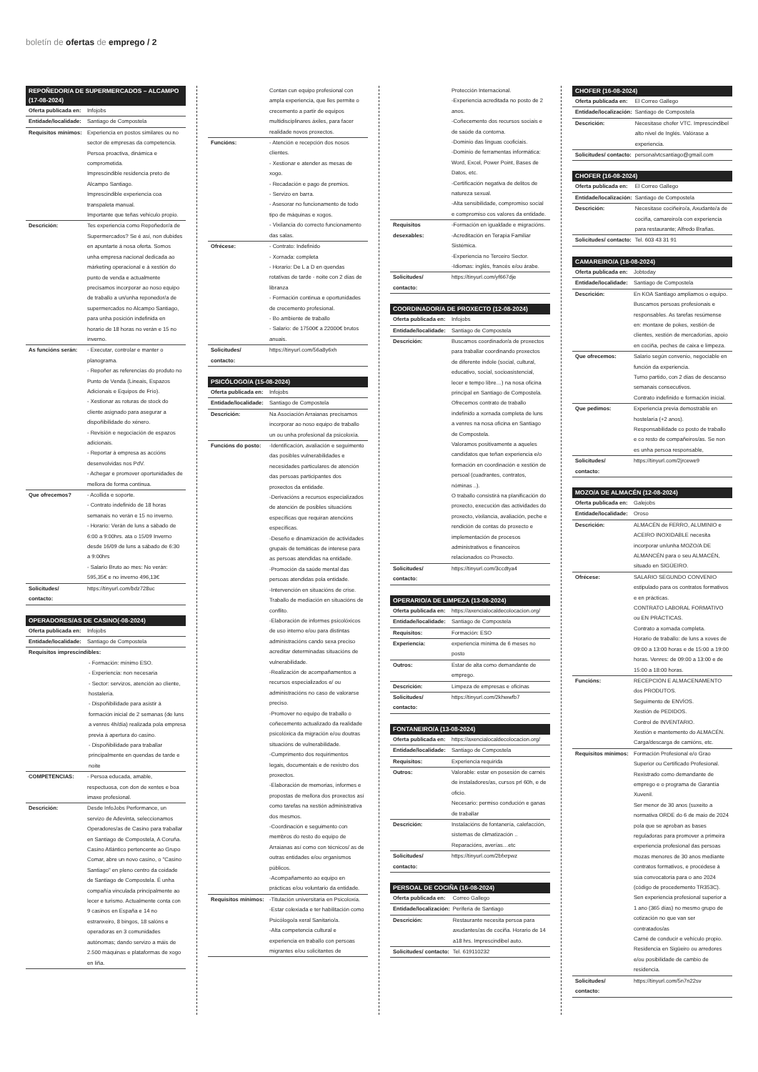boletín de ofertas de emprego / 2
REPOÑEDOR/A DE SUPERMERCADOS – ALCAMPO (17-08-2024)
| Oferta publicada en: | Infojobs |
| Entidade/localidade: | Santiago de Compostela |
| Requisitos mínimos: | Experiencia en postos similares ou no sector de empresas da competencia. Persoa proactiva, dinámica e comprometida. Imprescindible residencia preto de Alcampo Santiago. Imprescindible experiencia coa transpaleta manual. Importante que teñas vehículo propio. |
| Descrición: | Tes experiencia como Repoñedor/a de Supermercados? Se é así, non dubides en apuntarte á nosa oferta. Somos unha empresa nacional dedicada ao márketing operacional e á xestión do punto de venda e actualmente precisamos incorporar ao noso equipo de traballo a un/unha reponedor/a de supermercados no Alcampo Santiago, para unha posición indefinida en horario de 18 horas no verán e 15 no inverno. |
| As funcións serán: | - Executar, controlar e manter o planograma. - Repoñer as referencias do produto no Punto de Venda (Lineais, Espazos Adicionais e Equipos de Frío). - Xestionar as roturas de stock do cliente asignado para asegurar a dispoñibilidade do xénero. - Revisión e negociación de espazos adicionais. - Reportar á empresa as accións desenvolvidas nos PdV. - Achegar e promover oportunidades de mellora de forma continua. |
| Que ofrecemos? | - Acollida e soporte. - Contrato indefinido de 18 horas semanais no verán e 15 no inverno. - Horario: Verán de luns a sábado de 6:00 a 9:00hrs. ata o 15/09 Inverno desde 16/09 de luns a sábado de 6:30 a 9:00hrs - Salario Bruto ao mes: No verán: 595,35€ e no inverno 496,13€ |
| Solicitudes/ contacto: | https://tinyurl.com/bdz728uc |
OPERADORES/AS DE CASINO(-08-2024)
| Oferta publicada en: | Infojobs |
| Entidade/localidade: | Santiago de Compostela |
| Requisitos imprescindibles: - Formación: mínimo ESO. - Experiencia: non necesaria - Sector: servizos, atención ao cliente, hostalería. - Dispoñibilidade para asistir á formación inicial de 2 semanas (de luns a venres 4h/día) realizada pola empresa previa á apertura do casino. - Dispoñibilidade para traballar principalmente en quendas de tarde e noite | |
| COMPETENCIAS: | - Persoa educada, amable, respectuosa, con don de xentes e boa imaxe profesional. |
| Descrición: | Desde InfoJobs Performance, un servizo de Adevinta, seleccionamos Operadores/as de Casino para traballar en Santiago de Compostela, A Coruña. Casino Atlántico pertencente ao Grupo Comar, abre un novo casino, o "Casino Santiago" en pleno centro da coidade de Santiago de Compostela. É unha compañía vinculada principalmente ao lecer e turismo. Actualmente conta con 9 casinos en España e 14 no estranxeiro, 8 bingos, 18 salóns e operadoras en 3 comunidades autónomas; dando servizo a máis de 2.500 máquinas e plataformas de xogo en liña. |
| | Contan cun equipo profesional con ampla experiencia, que lles permite o crecemento a partir de equipos multidisciplinares áxiles, para facer realidade novos proxectos. |
| Funcións: | - Atención e recepción dos nosos clientes. - Xestionar e atender as mesas de xogo. - Recadación e pago de premios. - Servizo en barra. - Asesorar no funcionamento de todo tipo de máquinas e xogos. - Vixilancia do correcto funcionamento das salas. |
| Ofrécese: | - Contrato: Indefinido - Xornada: completa - Horario: De L a D en quendas rotativas de tarde - noite con 2 días de libranza - Formación continua e oportunidades de crecemento profesional. - Bo ambiente de traballo - Salario: de 17500€ a 22000€ brutos anuais. |
| Solicitudes/ contacto: | https://tinyurl.com/56a8y6xh |
PSICÓLOGO/A (15-08-2024)
| Oferta publicada en: | Infojobs |
| Entidade/localidade: | Santiago de Compostela |
| Descrición: | Na Asociación Arraianas precisamos incorporar ao noso equipo de traballo un ou unha profesional da psicoloxía. |
| Funcións do posto: | -Identificación, avaliación e seguimento das posibles vulnerabilidades e necesidades particulares de atención das persoas participantes dos proxectos da entidade. -Derivacións a recursos especializados de atención de posibles situacións específicas que requiran atencións específicas. -Deseño e dinamización de actividades grupais de temáticas de interese para as persoas atendidas na entidade. -Promoción da saúde mental das persoas atendidas pola entidade. -Intervención en situacións de crise. Traballo de mediación en situacións de conflito. -Elaboración de informes psicolóxicos de uso interno e/ou para distintas administracións cando sexa preciso acreditar determinadas situacións de vulnerabilidade. -Realización de acompañamentos a recursos especializados e/ ou administracións no caso de valorarse preciso. -Promover no equipo de traballo o coñecemento actualizado da realidade psicolóxica da migración e/ou doutras situacións de vulnerabilidade. -Cumprimento dos requirimentos legais, documentais e de rexistro dos proxectos. -Elaboración de memorias, informes e propostas de mellora dos proxectos así como tarefas na xestión administrativa dos mesmos. -Coordinación e seguimento con membros do resto do equipo de Arraianas así como con técnicos/ as de outras entidades e/ou organismos públicos. -Acompañamento ao equipo en prácticas e/ou voluntario da entidade. |
| Requisitos mínimos: | -Titulación universitaria en Psicoloxía. -Estar colexiada e ter habilitación como Psicólogo/a xeral Sanitario/a. -Alta competencia cultural e experiencia en traballo con persoas migrantes e/ou solicitantes de |
| | Protección Internacional. -Experiencia acreditada no posto de 2 anos. -Coñecemento dos recursos sociais e de saúde da contorna. -Dominio das linguas cooficiais. -Dominio de ferramentas informática: Word, Excel, Power Point, Bases de Datos, etc. -Certificación negativa de delitos de natureza sexual. -Alta sensibilidade, compromiso social e compromiso cos valores da entidade. |
| Requisitos desexables: | -Formación en igualdade e migracións. -Acreditación en Terapia Familiar Sistémica. -Experiencia no Terceiro Sector. -Idiomas: inglés, francés e/ou árabe. |
| Solicitudes/ contacto: | https://tinyurl.com/yf667dje |
COORDINADOR/A DE PROXECTO (12-08-2024)
| Oferta publicada en: | Infojobs |
| Entidade/localidade: | Santiago de Compostela |
| Descrición: | Buscamos coordinador/a de proxectos para traballar coordinando proxectos de diferente índole (social, cultural, educativo, social, socioasistencial, lecer e tempo libre…) na nosa oficina principal en Santiago de Compostela. Ofrecemos contrato de traballo indefinido a xornada completa de luns a venres na nosa oficina en Santiago de Compostela. Valoramos positivamente a aqueles candidatos que teñan experiencia e/o formación en coordinación e xestión de persoal (cuadrantes, contratos, nóminas ..). O traballo consistirá na planificación do proxecto, execución das actividades do proxecto, vixilancia, avaliación, peche e rendición de contas do proxecto e implementación de procesos administrativos e financeiros relacionados co Proxecto. |
| Solicitudes/ contacto: | https://tinyurl.com/3ccdtya4 |
OPERARIO/A DE LIMPEZA (13-08-2024)
| Oferta publicada en: | https://axencialocaldecolocacion.org/ |
| Entidade/localidade: | Santiago de Compostela |
| Requisitos: | Formación: ESO |
| Experiencia: | experiencia mínima de 6 meses no posto |
| Outros: | Estar de alta como demandante de emprego. |
| Descrición: | Limpeza de empresas e oficinas |
| Solicitudes/ contacto: | https://tinyurl.com/2khwwfb7 |
FONTANEIRO/A (13-08-2024)
| Oferta publicada en: | https://axencialocaldecolocacion.org/ |
| Entidade/localidade: | Santiago de Compostela |
| Requisitos: | Experiencia requirida |
| Outros: | Valorable: estar en posesión de carnés de instaladores/as, cursos prl 60h, e de oficio. Necesario: permiso condución e ganas de traballar |
| Descrición: | Instalacións de fontanería, calefacción, sistemas de climatización .. Reparacións, averías…etc |
| Solicitudes/ contacto: | https://tinyurl.com/2bfxrpwz |
PERSOAL DE COCIÑA (16-08-2024)
| Oferta publicada en: | Correo Gallego |
| Entidade/localización: | Periferia de Santiago |
| Descrición: | Restaurante necesita persoa para axudantes/as de cociña. Horario de 14 a18 hrs. Imprescindibel auto. |
| Solicitudes/ contacto: | Tel. 619110232 |
CHOFER (16-08-2024)
| Oferta publicada en: | El Correo Gallego |
| Entidade/localización: | Santiago de Compostela |
| Descrición: | Necesitase chofer VTC. Imprescindibel alto nivel de Inglés. Valórase a experiencia. |
| Solicitudes/ contacto: | personalvtcsantiago@gmail.com |
CHOFER (16-08-2024)
| Oferta publicada en: | El Correo Gallego |
| Entidade/localización: | Santiago de Compostela |
| Descrición: | Necesitase cociñeiro/a, Axudante/a de cociña, camareiro/a con experiencia para restaurante; Alfredo Brañas. |
| Solicitudes/ contacto: | Tel. 603 43 31 91 |
CAMAREIRO/A (18-08-2024)
| Oferta publicada en: | Jobtoday |
| Entidade/localidade: | Santiago de Compostela |
| Descrición: | En KOA Santiago ampliamos o equipo. Buscamos persoas profesionais e responsables. As tarefas resúmense en: montaxe de pokes, xestión de clientes, xestión de mercadorías, apoio en cociña, peches de caixa e limpeza. |
| Que ofrecemos: | Salario según convenio, negociable en función da experiencia. Turno partido, con 2 días de descanso semanais consecutivos. Contrato indefinido e formación inicial. |
| Que pedimos: | Experiencia previa demostrable en hostelaría (+2 anos). Responsabilidade co posto de traballo e co resto de compañeiros/as. Se non es unha persoa responsable, |
| Solicitudes/ contacto: | https://tinyurl.com/2jrcewe9 |
MOZO/A DE ALMACÉN (12-08-2024)
| Oferta publicada en: | Galejobs |
| Entidade/localidade: | Oroso |
| Descrición: | ALMACÉN de FERRO, ALUMINIO e ACEIRO INOXIDABLE necesita incorporar un/unha MOZO/A DE ALMANCÉN para o seu ALMACÉN, situado en SIGÜEIRO. |
| Ofrécese: | SALARIO SEGUNDO CONVENIO estipulado para os contratos formativos e en prácticas. CONTRATO LABORAL FORMATIVO ou EN PRÁCTICAS. Contrato a xornada completa. Horario de traballo: de luns a xoves de 09:00 a 13:00 horas e de 15:00 a 19:00 horas. Venres: de 09:00 a 13:00 e de 15:00 a 18:00 horas. |
| Funcións: | RECEPCIÓN E ALMACENAMENTO dos PRODUTOS. Seguimento de ENVÍOS. Xestión de PEDIDOS. Control de INVENTARIO. Xestión e mantemento do ALMACÉN. Carga/descarga de camións, etc. |
| Requisitos mínimos: | Formación Profesional e/o Grao Superior ou Certificado Profesional. Rexistrado como demandante de emprego e o programa de Garantía Xuvenil. Ser menor de 30 anos (suxeito a normativa ORDE do 6 de maio de 2024 pola que se aproban as bases reguladoras para promover a primeira experiencia profesional das persoas mozas menores de 30 anos mediante contratos formativos, e procédese á súa convocatoria para o ano 2024 (código de procedemento TR353C). Sen experiencia profesional superior a 1 ano (365 días) no mesmo grupo de cotización no que van ser contratados/as Carné de conducir e vehículo propio. Residencia en Sigüeiro ou arredores e/ou posibilidade de cambio de residencia. |
| Solicitudes/ contacto: | https://tinyurl.com/5n7n22sv |